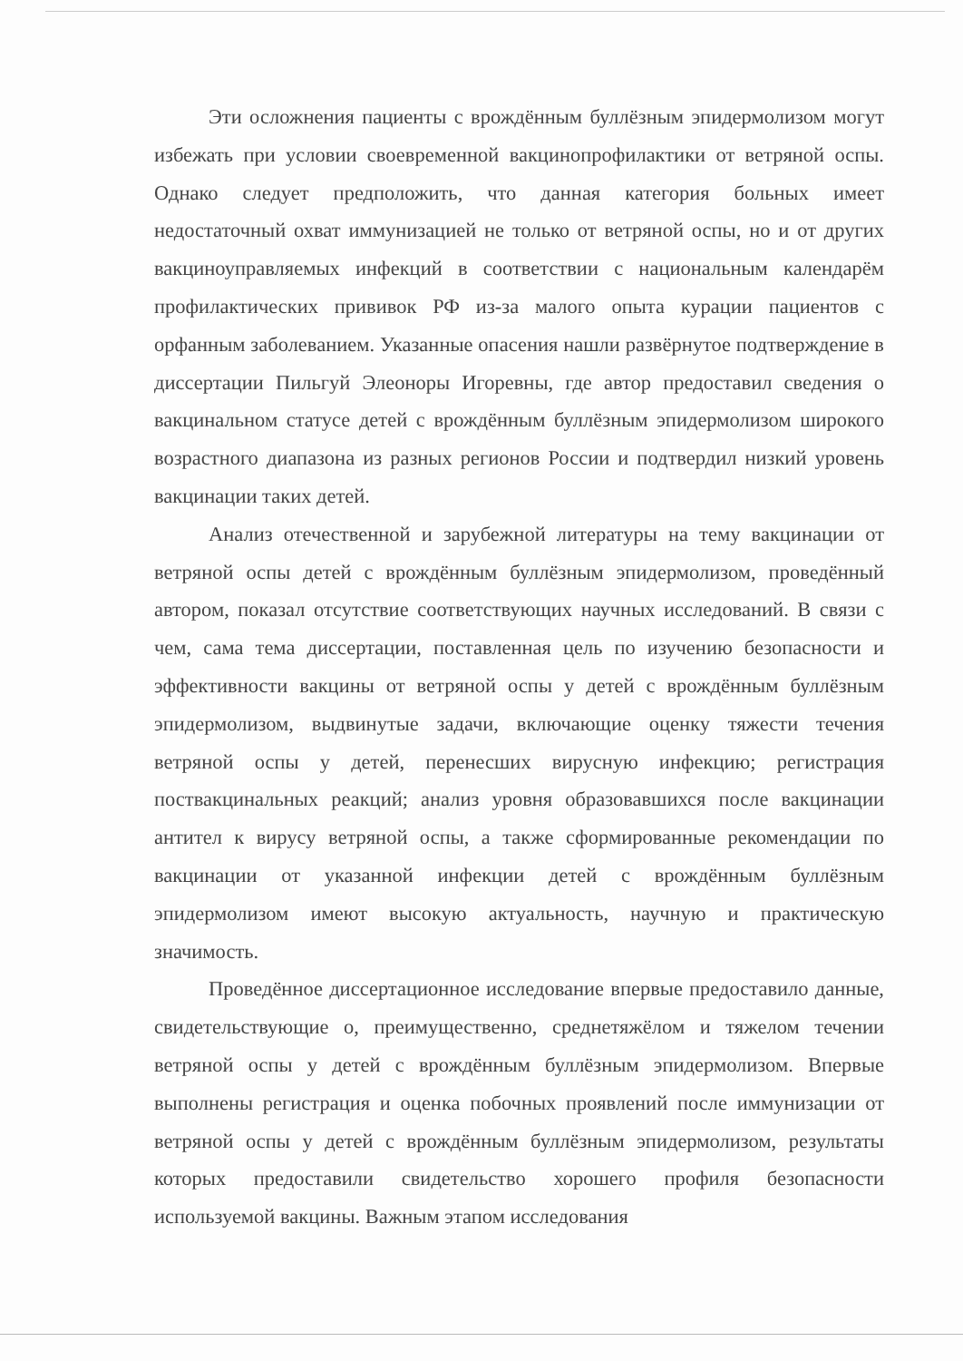Эти осложнения пациенты с врождённым буллёзным эпидермолизом могут избежать при условии своевременной вакцинопрофилактики от ветряной оспы. Однако следует предположить, что данная категория больных имеет недостаточный охват иммунизацией не только от ветряной оспы, но и от других вакциноуправляемых инфекций в соответствии с национальным календарём профилактических прививок РФ из-за малого опыта курации пациентов с орфанным заболеванием. Указанные опасения нашли развёрнутое подтверждение в диссертации Пильгуй Элеоноры Игоревны, где автор предоставил сведения о вакцинальном статусе детей с врождённым буллёзным эпидермолизом широкого возрастного диапазона из разных регионов России и подтвердил низкий уровень вакцинации таких детей.
Анализ отечественной и зарубежной литературы на тему вакцинации от ветряной оспы детей с врождённым буллёзным эпидермолизом, проведённый автором, показал отсутствие соответствующих научных исследований. В связи с чем, сама тема диссертации, поставленная цель по изучению безопасности и эффективности вакцины от ветряной оспы у детей с врождённым буллёзным эпидермолизом, выдвинутые задачи, включающие оценку тяжести течения ветряной оспы у детей, перенесших вирусную инфекцию; регистрация поствакцинальных реакций; анализ уровня образовавшихся после вакцинации антител к вирусу ветряной оспы, а также сформированные рекомендации по вакцинации от указанной инфекции детей с врождённым буллёзным эпидермолизом имеют высокую актуальность, научную и практическую значимость.
Проведённое диссертационное исследование впервые предоставило данные, свидетельствующие о, преимущественно, среднетяжёлом и тяжелом течении ветряной оспы у детей с врождённым буллёзным эпидермолизом. Впервые выполнены регистрация и оценка побочных проявлений после иммунизации от ветряной оспы у детей с врождённым буллёзным эпидермолизом, результаты которых предоставили свидетельство хорошего профиля безопасности используемой вакцины. Важным этапом исследования